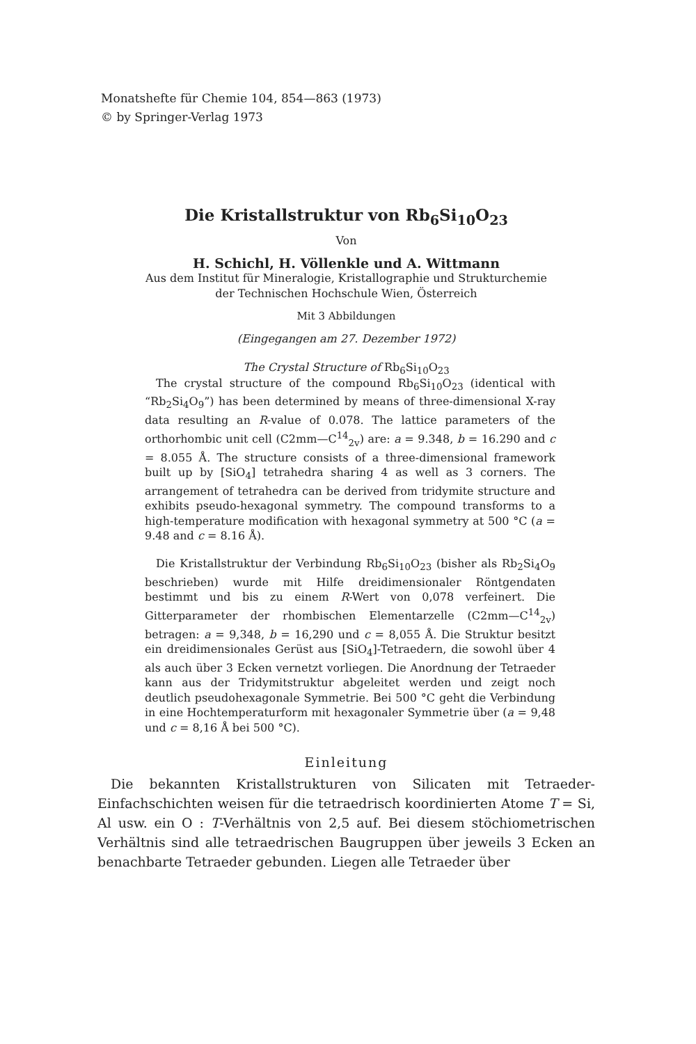Monatshefte für Chemie 104, 854—863 (1973)
© by Springer-Verlag 1973
Die Kristallstruktur von Rb<sub>6</sub>Si<sub>10</sub>O<sub>23</sub>
Von
H. Schichl, H. Völlenkle und A. Wittmann
Aus dem Institut für Mineralogie, Kristallographie und Strukturchemie
der Technischen Hochschule Wien, Österreich
Mit 3 Abbildungen
(Eingegangen am 27. Dezember 1972)
The Crystal Structure of Rb<sub>6</sub>Si<sub>10</sub>O<sub>23</sub>
 The crystal structure of the compound Rb<sub>6</sub>Si<sub>10</sub>O<sub>23</sub> (identical with “Rb<sub>2</sub>Si<sub>4</sub>O<sub>9</sub>”) has been determined by means of three-dimensional X-ray data resulting an R-value of 0.078. The lattice parameters of the orthorhombic unit cell (C2mm—C<sup>14</sup><sub>2v</sub>) are: a = 9.348, b = 16.290 and c = 8.055 Å. The structure consists of a three-dimensional framework built up by [SiO<sub>4</sub>] tetrahedra sharing 4 as well as 3 corners. The arrangement of tetrahedra can be derived from tridymite structure and exhibits pseudo-hexagonal symmetry. The compound transforms to a high-temperature modification with hexagonal symmetry at 500 °C (a = 9.48 and c = 8.16 Å).
 Die Kristallstruktur der Verbindung Rb<sub>6</sub>Si<sub>10</sub>O<sub>23</sub> (bisher als Rb<sub>2</sub>Si<sub>4</sub>O<sub>9</sub> beschrieben) wurde mit Hilfe dreidimensionaler Röntgendaten bestimmt und bis zu einem R-Wert von 0,078 verfeinert. Die Gitterparameter der rhombischen Elementarzelle (C2mm—C<sup>14</sup><sub>2v</sub>) betragen: a = 9,348, b = 16,290 und c = 8,055 Å. Die Struktur besitzt ein dreidimensionales Gerüst aus [SiO<sub>4</sub>]-Tetraedern, die sowohl über 4 als auch über 3 Ecken vernetzt vorliegen. Die Anordnung der Tetraeder kann aus der Tridymitstruktur abgeleitet werden und zeigt noch deutlich pseudohexagonale Symmetrie. Bei 500 °C geht die Verbindung in eine Hochtemperaturform mit hexagonaler Symmetrie über (a = 9,48 und c = 8,16 Å bei 500 °C).
Einleitung
 Die bekannten Kristallstrukturen von Silicaten mit Tetraeder-Einfachschichten weisen für die tetraedrisch koordinierten Atome T = Si, Al usw. ein O : T-Verhältnis von 2,5 auf. Bei diesem stöchiometrischen Verhältnis sind alle tetraedrischen Baugruppen über jeweils 3 Ecken an benachbarte Tetraeder gebunden. Liegen alle Tetraeder über